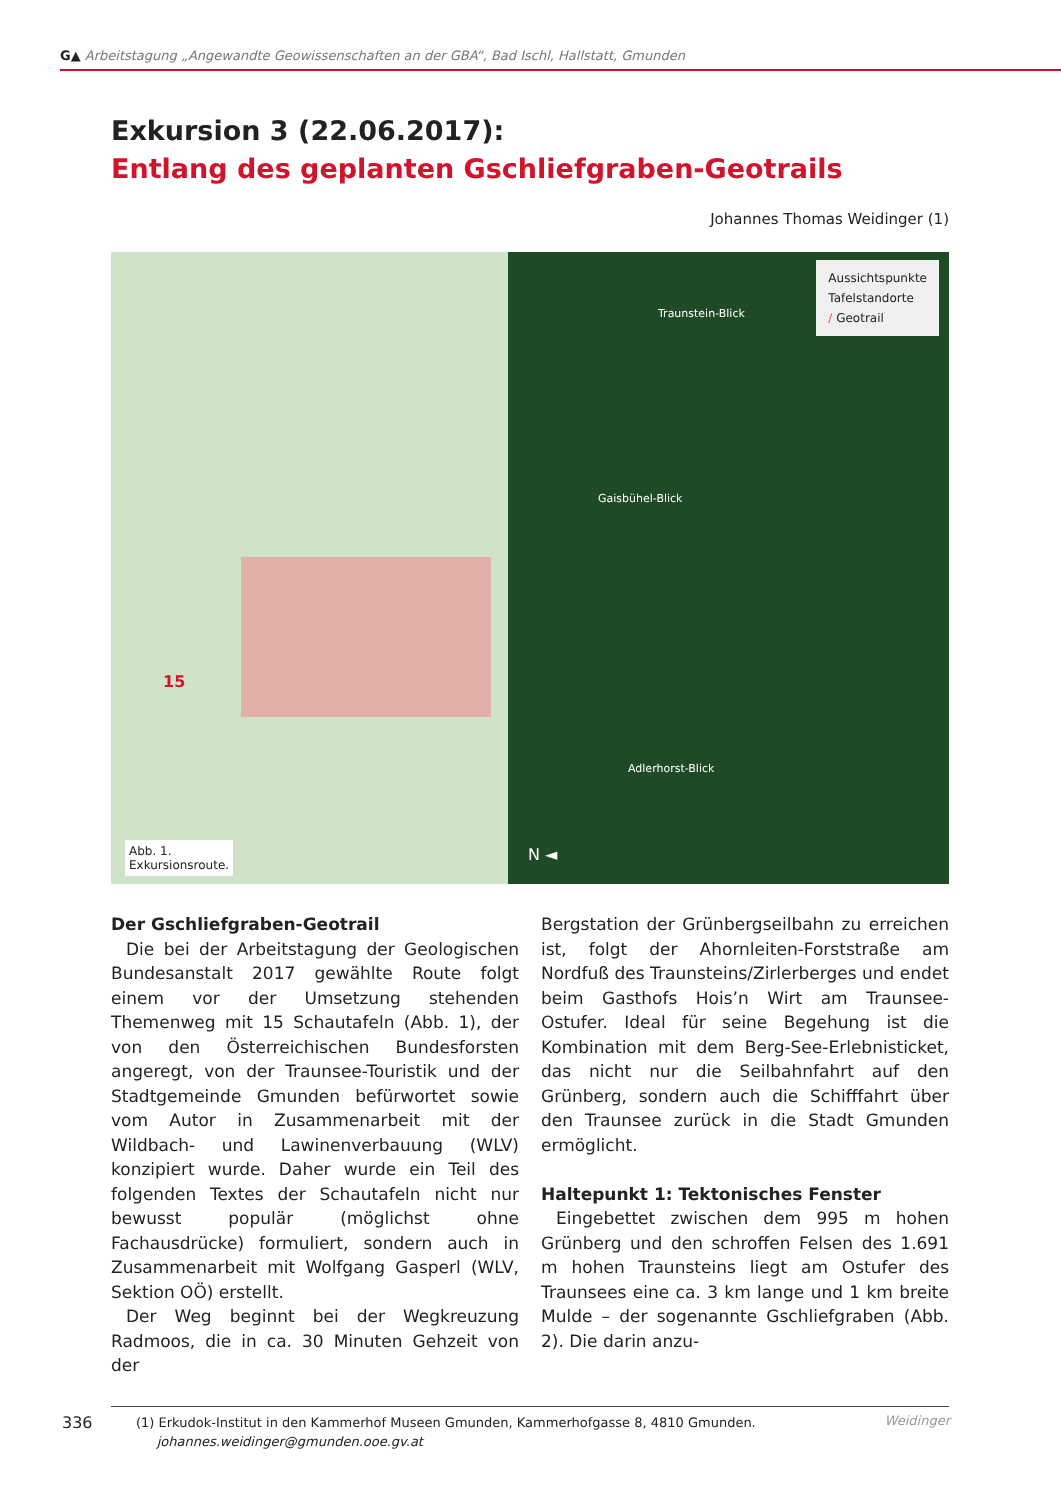G▲ Arbeitstagung „Angewandte Geowissenschaften an der GBA“, Bad Ischl, Hallstatt, Gmunden
Exkursion 3 (22.06.2017):
Entlang des geplanten Gschliefgraben-Geotrails
Johannes Thomas Weidinger (1)
15
Abb. 1.
Exkursionsroute.
Aussichtspunkte
Tafelstandorte
/ Geotrail
Traunstein-Blick
Gaisbühel-Blick
Adlerhorst-Blick
N ◄
Der Gschliefgraben-Geotrail
Die bei der Arbeitstagung der Geologischen Bundesanstalt 2017 gewählte Route folgt einem vor der Umsetzung stehenden Themenweg mit 15 Schautafeln (Abb. 1), der von den Österreichischen Bundesforsten angeregt, von der Traunsee-Touristik und der Stadtgemeinde Gmunden befürwortet sowie vom Autor in Zusammenarbeit mit der Wildbach- und Lawinenverbauung (WLV) konzipiert wurde. Daher wurde ein Teil des folgenden Textes der Schautafeln nicht nur bewusst populär (möglichst ohne Fachausdrücke) formuliert, sondern auch in Zusammenarbeit mit Wolfgang Gasperl (WLV, Sektion OÖ) erstellt.
Der Weg beginnt bei der Wegkreuzung Radmoos, die in ca. 30 Minuten Gehzeit von der
Bergstation der Grünbergseilbahn zu erreichen ist, folgt der Ahornleiten-Forststraße am Nordfuß des Traunsteins/Zirlerberges und endet beim Gasthofs Hois’n Wirt am Traunsee-Ostufer. Ideal für seine Begehung ist die Kombination mit dem Berg-See-Erlebnisticket, das nicht nur die Seilbahnfahrt auf den Grünberg, sondern auch die Schifffahrt über den Traunsee zurück in die Stadt Gmunden ermöglicht.
Haltepunkt 1: Tektonisches Fenster
Eingebettet zwischen dem 995 m hohen Grünberg und den schroffen Felsen des 1.691 m hohen Traunsteins liegt am Ostufer des Traunsees eine ca. 3 km lange und 1 km breite Mulde – der sogenannte Gschliefgraben (Abb. 2). Die darin anzu-
(1) Erkudok-Institut in den Kammerhof Museen Gmunden, Kammerhofgasse 8, 4810 Gmunden.
johannes.weidinger@gmunden.ooe.gv.at
336 Weidinger